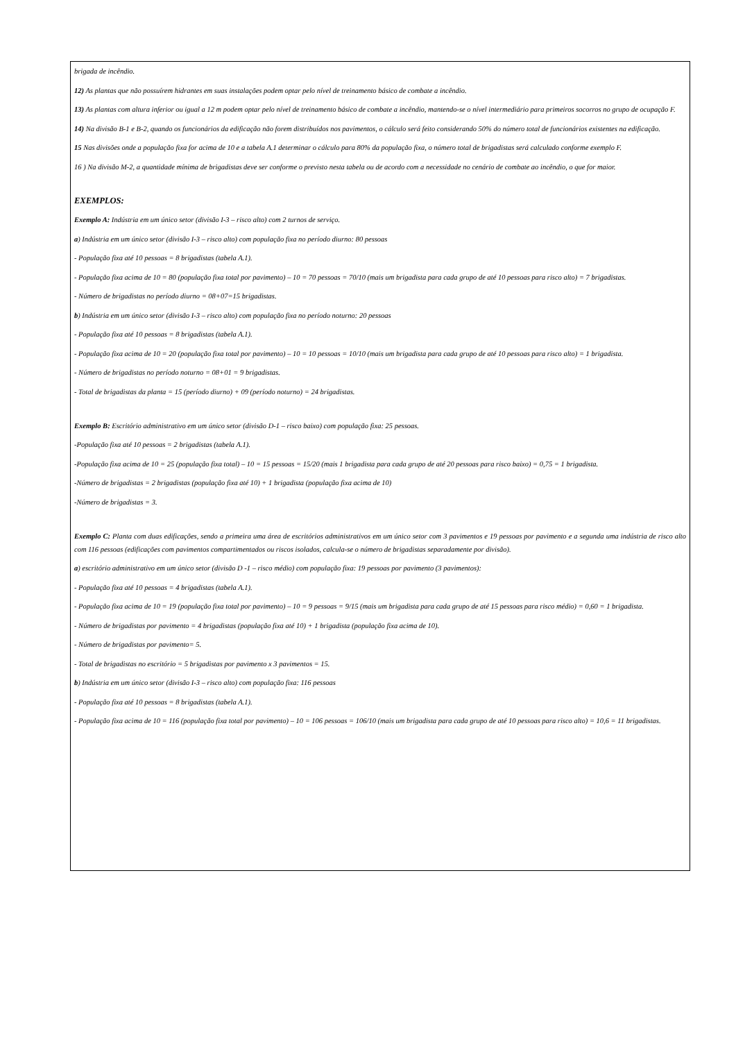brigada de incêndio.
12) As plantas que não possuírem hidrantes em suas instalações podem optar pelo nível de treinamento básico de combate a incêndio.
13) As plantas com altura inferior ou igual a 12 m podem optar pelo nível de treinamento básico de combate a incêndio, mantendo-se o nível intermediário para primeiros socorros no grupo de ocupação F.
14) Na divisão B-1 e B-2, quando os funcionários da edificação não forem distribuídos nos pavimentos, o cálculo será feito considerando 50% do número total de funcionários existentes na edificação.
15 Nas divisões onde a população fixa for acima de 10 e a tabela A.1 determinar o cálculo para 80% da população fixa, o número total de brigadistas será calculado conforme exemplo F.
16 ) Na divisão M-2, a quantidade mínima de brigadistas deve ser conforme o previsto nesta tabela ou de acordo com a necessidade no cenário de combate ao incêndio, o que for maior.
EXEMPLOS:
Exemplo A: Indústria em um único setor (divisão I-3 – risco alto) com 2 turnos de serviço.
a) Indústria em um único setor (divisão I-3 – risco alto) com população fixa no período diurno: 80 pessoas
- População fixa até 10 pessoas = 8 brigadistas (tabela A.1).
- População fixa acima de 10 = 80 (população fixa total por pavimento) – 10 = 70 pessoas = 70/10 (mais um brigadista para cada grupo de até 10 pessoas para risco alto) = 7 brigadistas.
- Número de brigadistas no período diurno = 08+07=15 brigadistas.
b) Indústria em um único setor (divisão I-3 – risco alto) com população fixa no período noturno: 20 pessoas
- População fixa até 10 pessoas = 8 brigadistas (tabela A.1).
- População fixa acima de 10 = 20 (população fixa total por pavimento) – 10 = 10 pessoas = 10/10 (mais um brigadista para cada grupo de até 10 pessoas para risco alto) = 1 brigadista.
- Número de brigadistas no período noturno = 08+01 = 9 brigadistas.
- Total de brigadistas da planta = 15 (período diurno) + 09 (período noturno) = 24 brigadistas.
Exemplo B: Escritório administrativo em um único setor (divisão D-1 – risco baixo) com população fixa: 25 pessoas.
-População fixa até 10 pessoas = 2 brigadistas (tabela A.1).
-População fixa acima de 10 = 25 (população fixa total) – 10 = 15 pessoas = 15/20 (mais 1 brigadista para cada grupo de até 20 pessoas para risco baixo) = 0,75 = 1 brigadista.
-Número de brigadistas = 2 brigadistas (população fixa até 10) + 1 brigadista (população fixa acima de 10)
-Número de brigadistas = 3.
Exemplo C: Planta com duas edificações, sendo a primeira uma área de escritórios administrativos em um único setor com 3 pavimentos e 19 pessoas por pavimento e a segunda uma indústria de risco alto com 116 pessoas (edificações com pavimentos compartimentados ou riscos isolados, calcula-se o número de brigadistas separadamente por divisão).
a) escritório administrativo em um único setor (divisão D -1 – risco médio) com população fixa: 19 pessoas por pavimento (3 pavimentos):
- População fixa até 10 pessoas = 4 brigadistas (tabela A.1).
- População fixa acima de 10 = 19 (população fixa total por pavimento) – 10 = 9 pessoas = 9/15 (mais um brigadista para cada grupo de até 15 pessoas para risco médio) = 0,60 = 1 brigadista.
- Número de brigadistas por pavimento = 4 brigadistas (população fixa até 10) + 1 brigadista (população fixa acima de 10).
- Número de brigadistas por pavimento= 5.
- Total de brigadistas no escritório = 5 brigadistas por pavimento x 3 pavimentos = 15.
b) Indústria em um único setor (divisão I-3 – risco alto) com população fixa: 116 pessoas
- População fixa até 10 pessoas = 8 brigadistas (tabela A.1).
- População fixa acima de 10 = 116 (população fixa total por pavimento) – 10 = 106 pessoas = 106/10 (mais um brigadista para cada grupo de até 10 pessoas para risco alto) = 10,6 = 11 brigadistas.